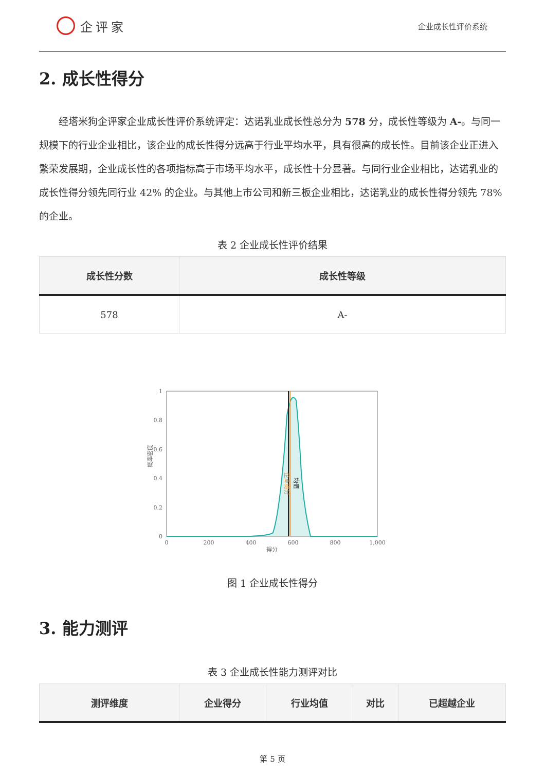企评家
企业成长性评价系统
2. 成长性得分
经塔米狗企评家企业成长性评价系统评定：达诺乳业成长性总分为 578 分，成长性等级为 A-。与同一规模下的行业企业相比，该企业的成长性得分远高于行业平均水平，具有很高的成长性。目前该企业正进入繁荣发展期，企业成长性的各项指标高于市场平均水平，成长性十分显著。与同行业企业相比，达诺乳业的成长性得分领先同行业 42% 的企业。与其他上市公司和新三板企业相比，达诺乳业的成长性得分领先 78% 的企业。
表 2 企业成长性评价结果
| 成长性分数 | 成长性等级 |
| --- | --- |
| 578 | A- |
1
0.8
0.6
0.4
0.2
0
0
200
400
600
800
1,000
得分
概率密度
企业得分
均值
图 1 企业成长性得分
3. 能力测评
表 3 企业成长性能力测评对比
| 测评维度 | 企业得分 | 行业均值 | 对比 | 已超越企业 |
| --- | --- | --- | --- | --- |
第 5 页